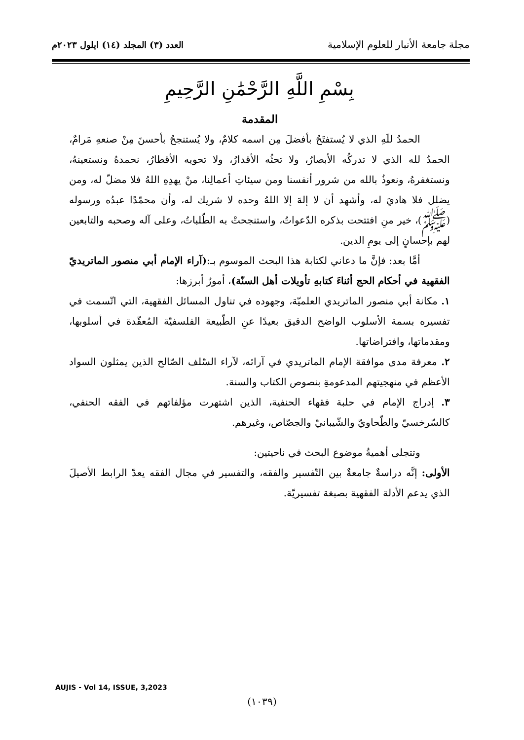مجلة جامعة الأنبار للعلوم الإسلامية
العدد (٣) المجلد (١٤) ايلول ٢٠٢٣م
بِسْمِ اللَّهِ الرَّحْمَٰنِ الرَّحِيمِ
المقدمة
الحمدُ للَهِ الذي لا يُستفتَحُ بأفضلَ مِن اسمه كلامٌ، ولا يُستنجحُ بأحسنَ مِنْ صنعهِ مَرامٌ، الحمدُ لله الذي لا تدركُه الأبصارُ، ولا تحثُه الأقدارُ، ولا تحويه الأقطارُ، نحمدهُ ونستعينهُ، ونستغفرهُ، ونعوذُ بالله من شرور أنفسنا ومن سيئاتِ أعمالِنا، منْ يهدِهِ اللهُ فلا مضلّ له، ومن يضلل فلا هاديَ له، وأشهد أن لا إلهَ إلا اللهُ وحده لا شريك له، وأن محمّدًا عبدُه ورسوله (ﷺ)، خير منِ افتتحت بذكره الدّعواتُ، واستنجحتْ به الطّلباتُ، وعلى آله وصحبه والتابعين لهم بإحسانٍ إلى يومِ الدين.
أمَّا بعد: فإنَّ ما دعاني لكتابة هذا البحث الموسوم بـ:(آراء الإمام أبي منصور الماتريديّ الفقهية في أحكام الحج أثناءَ كتابهِ تأويلات أهل السنّة)، أمورٌ أبرزها:
١. مكانة أبي منصور الماتريدي العلميّة، وجهوده في تناول المسائل الفقهية، التي اتّسمت في تفسيره بسمة الأسلوب الواضح الدقيق بعيدًا عنِ الطّبيعة الفلسفيّة المُعقّدة في أسلوبها، ومقدماتها، وافتراضاتها.
٢. معرفة مدى موافقة الإمام الماتريدي في آرائه، لآراء السّلف الصّالح الذين يمثلون السواد الأعظم في منهجيتهم المدعومةِ بنصوص الكتاب والسنة.
٣. إدراج الإمام في حلبة فقهاء الحنفية، الذين اشتهرت مؤلفاتهم في الفقه الحنفي، كالسّرخسيّ والطّحاويّ والشّيبانيّ والجصّاص، وغيرهم.
وتتجلى أهميةُ موضوع البحث في ناحيتين:
الأولى: إنَّه دراسةٌ جامعةٌ بين التّفسير والفقه، والتفسير في مجال الفقه يعدّ الرابط الأصيلَ الذي يدعم الأدلة الفقهية بصبغة تفسيريّة.
AUJIS - Vol 14, ISSUE, 3,2023
(١٠٣٩)